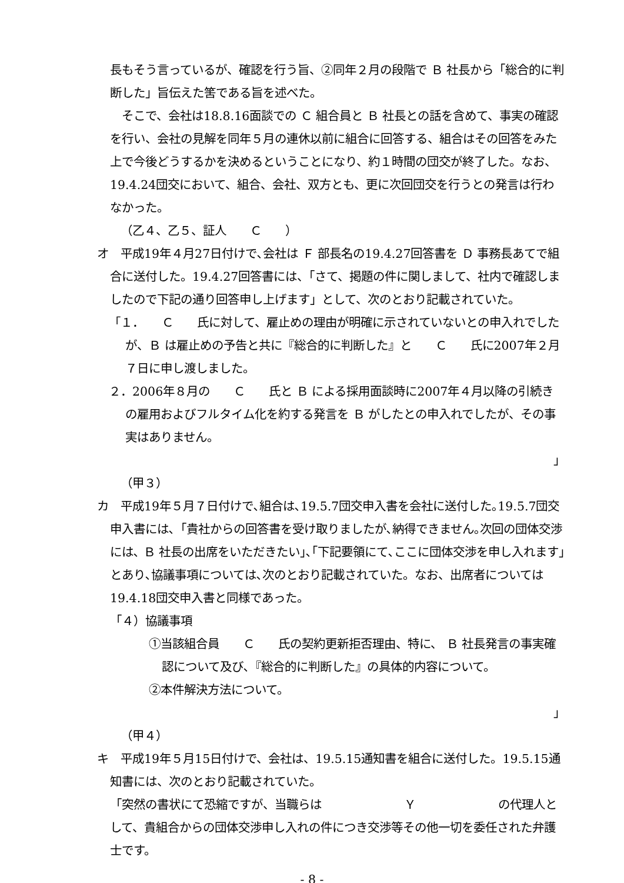長もそう言っているが、確認を行う旨、②同年２月の段階で Ｂ 社長から「総合的に判断した」旨伝えた筈である旨を述べた。
　そこで、会社は18.8.16面談での Ｃ 組合員と Ｂ 社長との話を含めて、事実の確認を行い、会社の見解を同年５月の連休以前に組合に回答する、組合はその回答をみた上で今後どうするかを決めるということになり、約１時間の団交が終了した。なお、19.4.24団交において、組合、会社、双方とも、更に次回団交を行うとの発言は行わなかった。
（乙４、乙５、証人　　Ｃ　　）
オ　平成19年４月27日付けで､会社は Ｆ 部長名の19.4.27回答書を Ｄ 事務長あてで組合に送付した。19.4.27回答書には、「さて、掲題の件に関しまして、社内で確認しましたので下記の通り回答申し上げます」として、次のとおり記載されていた。
「１．　　Ｃ　　氏に対して、雇止めの理由が明確に示されていないとの申入れでしたが、Ｂ は雇止めの予告と共に『総合的に判断した』と　　Ｃ　　氏に2007年２月７日に申し渡しました。
２．2006年８月の　　Ｃ　　氏と Ｂ による採用面談時に2007年４月以降の引続きの雇用およびフルタイム化を約する発言を Ｂ がしたとの申入れでしたが、その事実はありません。
」
（甲３）
カ　平成19年５月７日付けで､組合は､19.5.7団交申入書を会社に送付した｡19.5.7団交申入書には､「貴社からの回答書を受け取りましたが､納得できません｡次回の団体交渉には､ Ｂ 社長の出席をいただきたい｣､｢下記要領にて､ここに団体交渉を申し入れます｣とあり､協議事項については､次のとおり記載されていた。なお、出席者については19.4.18団交申入書と同様であった。
「４）協議事項
①当該組合員　　Ｃ　　氏の契約更新拒否理由、特に、 Ｂ 社長発言の事実確認について及び､『総合的に判断した』の具体的内容について。
②本件解決方法について。
」
（甲４）
キ　平成19年５月15日付けで、会社は、19.5.15通知書を組合に送付した。19.5.15通知書には、次のとおり記載されていた。
「突然の書状にて恐縮ですが、当職らは　　　　　　　Ｙ　　　　　　　の代理人として、貴組合からの団体交渉申し入れの件につき交渉等その他一切を委任された弁護士です。
- 8 -